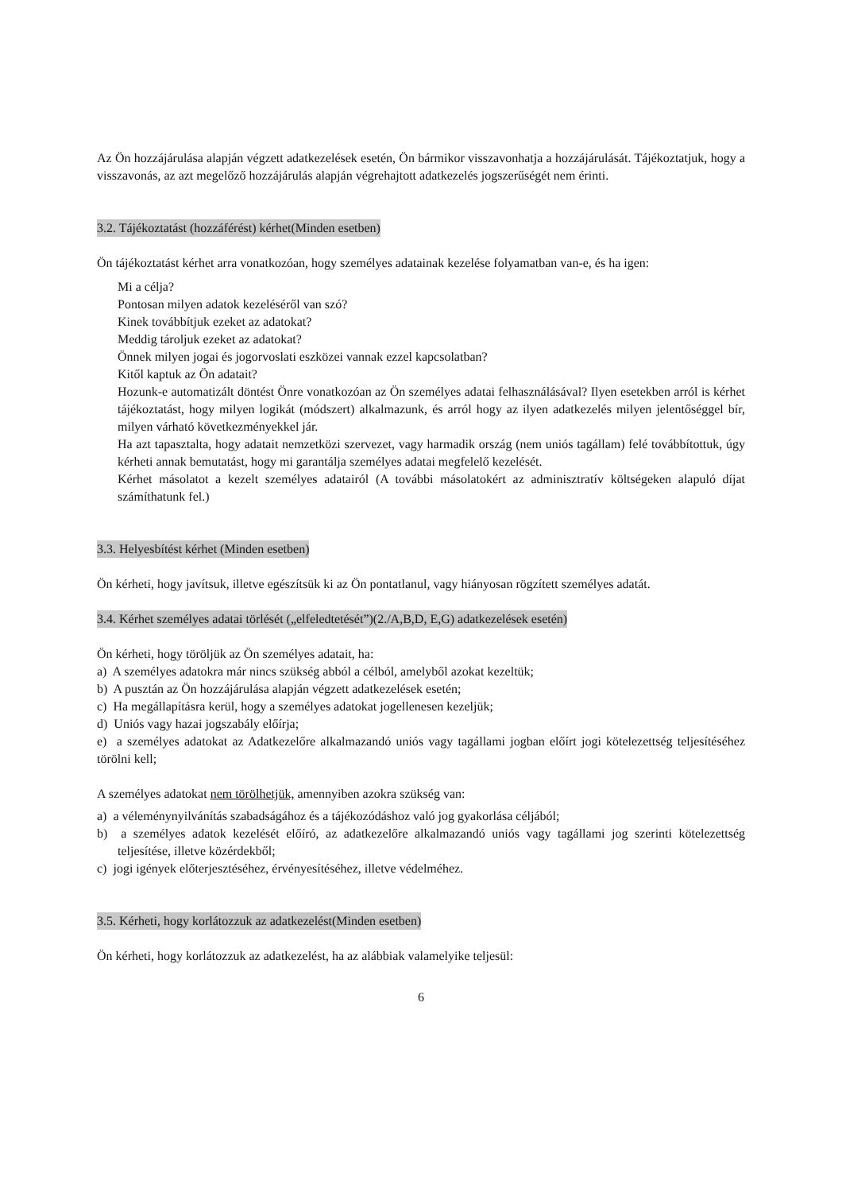Az Ön hozzájárulása alapján végzett adatkezelések esetén, Ön bármikor visszavonhatja a hozzájárulását. Tájékoztatjuk, hogy a visszavonás, az azt megelőző hozzájárulás alapján végrehajtott adatkezelés jogszerűségét nem érinti.
3.2. Tájékoztatást (hozzáférést) kérhet(Minden esetben)
Ön tájékoztatást kérhet arra vonatkozóan, hogy személyes adatainak kezelése folyamatban van-e, és ha igen:
Mi a célja?
Pontosan milyen adatok kezeléséről van szó?
Kinek továbbítjuk ezeket az adatokat?
Meddig tároljuk ezeket az adatokat?
Önnek milyen jogai és jogorvoslati eszközei vannak ezzel kapcsolatban?
Kitől kaptuk az Ön adatait?
Hozunk-e automatizált döntést Önre vonatkozóan az Ön személyes adatai felhasználásával? Ilyen esetekben arról is kérhet tájékoztatást, hogy milyen logikát (módszert) alkalmazunk, és arról hogy az ilyen adatkezelés milyen jelentőséggel bír, milyen várható következményekkel jár.
Ha azt tapasztalta, hogy adatait nemzetközi szervezet, vagy harmadik ország (nem uniós tagállam) felé továbbítottuk, úgy kérheti annak bemutatást, hogy mi garantálja személyes adatai megfelelő kezelését.
Kérhet másolatot a kezelt személyes adatairól (A további másolatokért az adminisztratív költségeken alapuló díjat számíthatunk fel.)
3.3. Helyesbítést kérhet (Minden esetben)
Ön kérheti, hogy javítsuk, illetve egészítsük ki az Ön pontatlanul, vagy hiányosan rögzített személyes adatát.
3.4. Kérhet személyes adatai törlését („elfeledtetését”)(2./A,B,D, E,G) adatkezelések esetén)
Ön kérheti, hogy töröljük az Ön személyes adatait, ha:
a) A személyes adatokra már nincs szükség abból a célból, amelyből azokat kezeltük;
b) A pusztán az Ön hozzájárulása alapján végzett adatkezelések esetén;
c) Ha megállapításra kerül, hogy a személyes adatokat jogellenesen kezeljük;
d) Uniós vagy hazai jogszabály előírja;
e) a személyes adatokat az Adatkezelőre alkalmazandó uniós vagy tagállami jogban előírt jogi kötelezettség teljesítéséhez törölni kell;
A személyes adatokat nem törölhetjük, amennyiben azokra szükség van:
a) a véleménynyilvánítás szabadságához és a tájékozódáshoz való jog gyakorlása céljából;
b) a személyes adatok kezelését előíró, az adatkezelőre alkalmazandó uniós vagy tagállami jog szerinti kötelezettség teljesítése, illetve közérdekből;
c) jogi igények előterjesztéséhez, érvényesítéséhez, illetve védelméhez.
3.5. Kérheti, hogy korlátozzuk az adatkezelést(Minden esetben)
Ön kérheti, hogy korlátozzuk az adatkezelést, ha az alábbiak valamelyike teljesül:
6